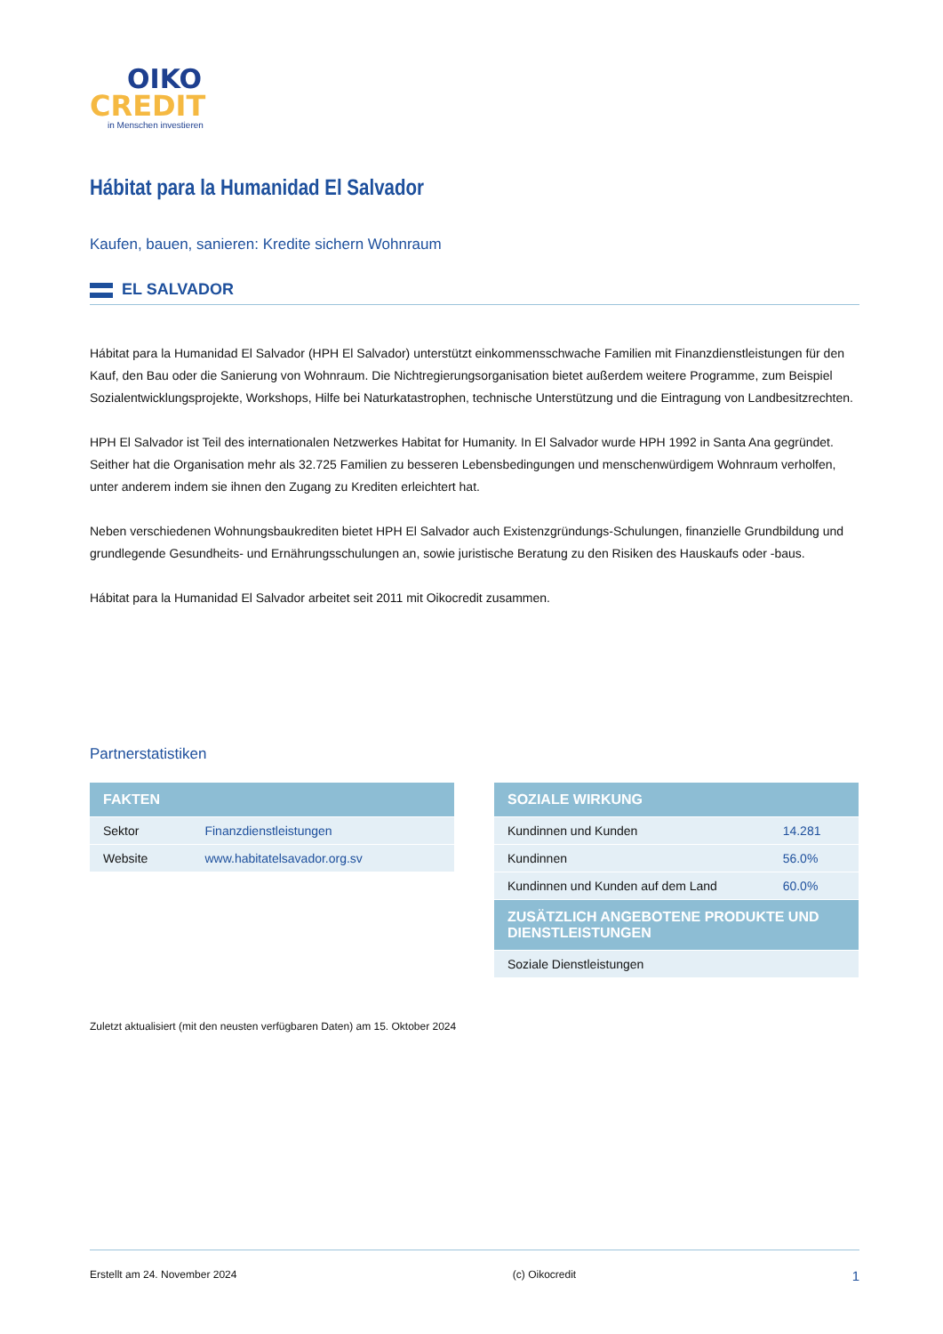OIKO
CREDIT
in Menschen investieren
Hábitat para la Humanidad El Salvador
Kaufen, bauen, sanieren: Kredite sichern Wohnraum
EL SALVADOR
Hábitat para la Humanidad El Salvador (HPH El Salvador) unterstützt einkommensschwache Familien mit Finanzdienstleistungen für den Kauf, den Bau oder die Sanierung von Wohnraum. Die Nichtregierungsorganisation bietet außerdem weitere Programme, zum Beispiel Sozialentwicklungsprojekte, Workshops, Hilfe bei Naturkatastrophen, technische Unterstützung und die Eintragung von Landbesitzrechten.
HPH El Salvador ist Teil des internationalen Netzwerkes Habitat for Humanity. In El Salvador wurde HPH 1992 in Santa Ana gegründet. Seither hat die Organisation mehr als 32.725 Familien zu besseren Lebensbedingungen und menschenwürdigem Wohnraum verholfen, unter anderem indem sie ihnen den Zugang zu Krediten erleichtert hat.
Neben verschiedenen Wohnungsbaukrediten bietet HPH El Salvador auch Existenzgründungs-Schulungen, finanzielle Grundbildung und grundlegende Gesundheits- und Ernährungsschulungen an, sowie juristische Beratung zu den Risiken des Hauskaufs oder -baus.
Hábitat para la Humanidad El Salvador arbeitet seit 2011 mit Oikocredit zusammen.
Partnerstatistiken
| FAKTEN | |
| --- | --- |
| Sektor | Finanzdienstleistungen |
| Website | www.habitatelsavador.org.sv |
| SOZIALE WIRKUNG | |
| --- | --- |
| Kundinnen und Kunden | 14.281 |
| Kundinnen | 56.0% |
| Kundinnen und Kunden auf dem Land | 60.0% |
| ZUSÄTZLICH ANGEBOTENE PRODUKTE UND DIENSTLEISTUNGEN | |
| Soziale Dienstleistungen | |
Zuletzt aktualisiert (mit den neusten verfügbaren Daten) am 15. Oktober 2024
Erstellt am 24. November 2024 (c) Oikocredit 1